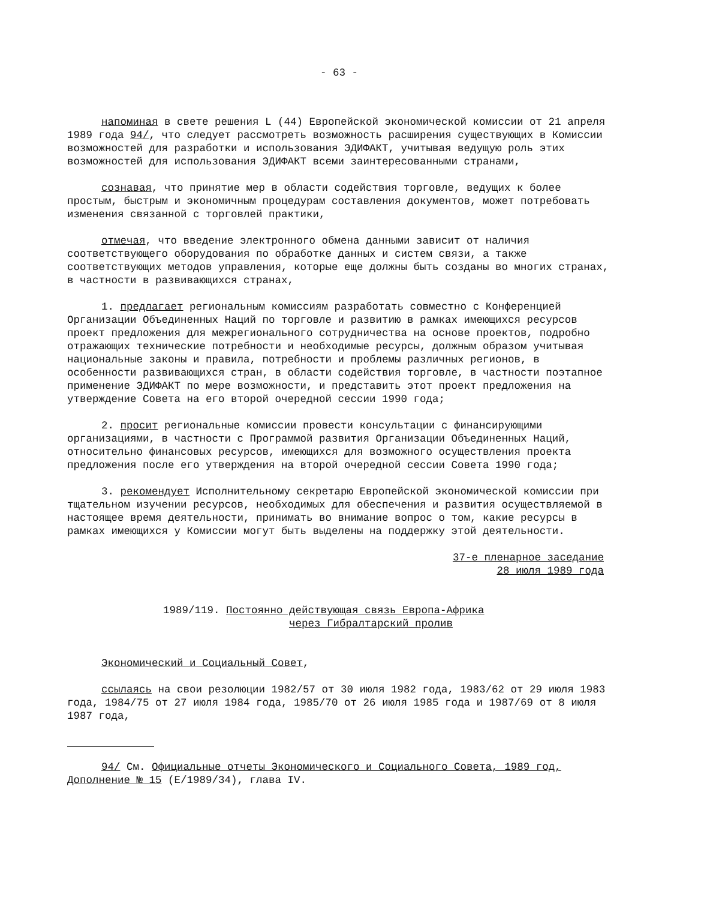- 63 -
напоминая в свете решения L (44) Европейской экономической комиссии от 21 апреля 1989 года 94/, что следует рассмотреть возможность расширения существующих в Комиссии возможностей для разработки и использования ЭДИФАКТ, учитывая ведущую роль этих возможностей для использования ЭДИФАКТ всеми заинтересованными странами,
сознавая, что принятие мер в области содействия торговле, ведущих к более простым, быстрым и экономичным процедурам составления документов, может потребовать изменения связанной с торговлей практики,
отмечая, что введение электронного обмена данными зависит от наличия соответствующего оборудования по обработке данных и систем связи, а также соответствующих методов управления, которые еще должны быть созданы во многих странах, в частности в развивающихся странах,
1. предлагает региональным комиссиям разработать совместно с Конференцией Организации Объединенных Наций по торговле и развитию в рамках имеющихся ресурсов проект предложения для межрегионального сотрудничества на основе проектов, подробно отражающих технические потребности и необходимые ресурсы, должным образом учитывая национальные законы и правила, потребности и проблемы различных регионов, в особенности развивающихся стран, в области содействия торговле, в частности поэтапное применение ЭДИФАКТ по мере возможности, и представить этот проект предложения на утверждение Совета на его второй очередной сессии 1990 года;
2. просит региональные комиссии провести консультации с финансирующими организациями, в частности с Программой развития Организации Объединенных Наций, относительно финансовых ресурсов, имеющихся для возможного осуществления проекта предложения после его утверждения на второй очередной сессии Совета 1990 года;
3. рекомендует Исполнительному секретарю Европейской экономической комиссии при тщательном изучении ресурсов, необходимых для обеспечения и развития осуществляемой в настоящее время деятельности, принимать во внимание вопрос о том, какие ресурсы в рамках имеющихся у Комиссии могут быть выделены на поддержку этой деятельности.
37-е пленарное заседание
28 июля 1989 года
1989/119. Постоянно действующая связь Европа-Африка
через Гибралтарский пролив
Экономический и Социальный Совет,
ссылаясь на свои резолюции 1982/57 от 30 июля 1982 года, 1983/62 от 29 июля 1983 года, 1984/75 от 27 июля 1984 года, 1985/70 от 26 июля 1985 года и 1987/69 от 8 июля 1987 года,
94/ См. Официальные отчеты Экономического и Социального Совета, 1989 год, Дополнение № 15 (E/1989/34), глава IV.